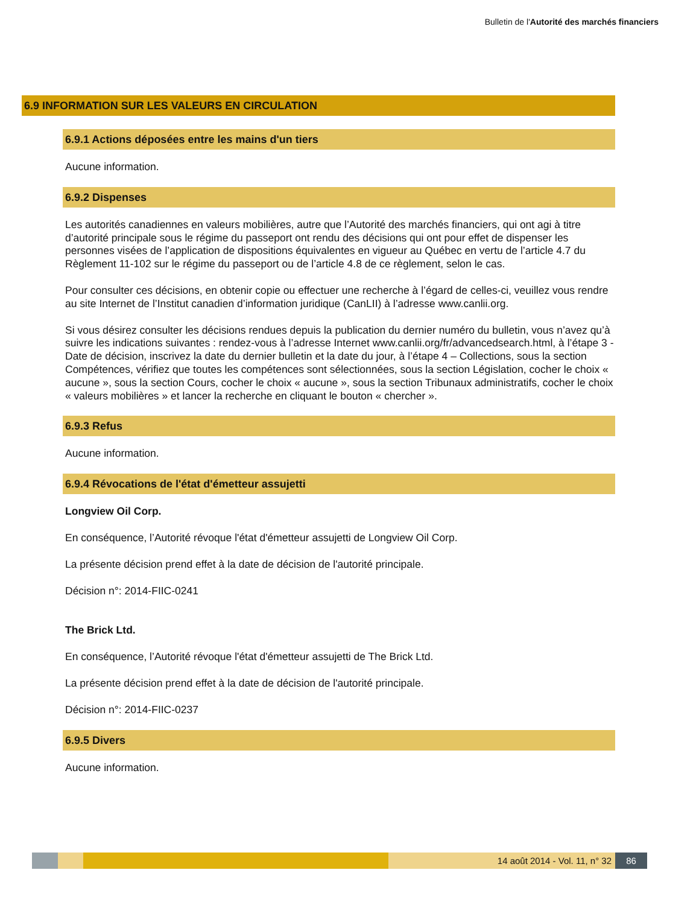Bulletin de l'Autorité des marchés financiers
6.9 INFORMATION SUR LES VALEURS EN CIRCULATION
6.9.1 Actions déposées entre les mains d'un tiers
Aucune information.
6.9.2 Dispenses
Les autorités canadiennes en valeurs mobilières, autre que l’Autorité des marchés financiers, qui ont agi à titre d’autorité principale sous le régime du passeport ont rendu des décisions qui ont pour effet de dispenser les personnes visées de l’application de dispositions équivalentes en vigueur au Québec en vertu de l’article 4.7 du Règlement 11-102 sur le régime du passeport ou de l’article 4.8 de ce règlement, selon le cas.
Pour consulter ces décisions, en obtenir copie ou effectuer une recherche à l’égard de celles-ci, veuillez vous rendre au site Internet de l’Institut canadien d’information juridique (CanLII) à l’adresse www.canlii.org.
Si vous désirez consulter les décisions rendues depuis la publication du dernier numéro du bulletin, vous n’avez qu’à suivre les indications suivantes : rendez-vous à l’adresse Internet www.canlii.org/fr/advancedsearch.html, à l’étape 3 - Date de décision, inscrivez la date du dernier bulletin et la date du jour, à l’étape 4 – Collections, sous la section Compétences, vérifiez que toutes les compétences sont sélectionnées, sous la section Législation, cocher le choix « aucune », sous la section Cours, cocher le choix « aucune », sous la section Tribunaux administratifs, cocher le choix « valeurs mobilières » et lancer la recherche en cliquant le bouton « chercher ».
6.9.3 Refus
Aucune information.
6.9.4 Révocations de l'état d'émetteur assujetti
Longview Oil Corp.
En conséquence, l’Autorité révoque l'état d'émetteur assujetti de Longview Oil Corp.
La présente décision prend effet à la date de décision de l'autorité principale.
Décision n°: 2014-FIIC-0241
The Brick Ltd.
En conséquence, l’Autorité révoque l'état d'émetteur assujetti de The Brick Ltd.
La présente décision prend effet à la date de décision de l'autorité principale.
Décision n°: 2014-FIIC-0237
6.9.5 Divers
Aucune information.
14 août 2014 - Vol. 11, n° 32 86